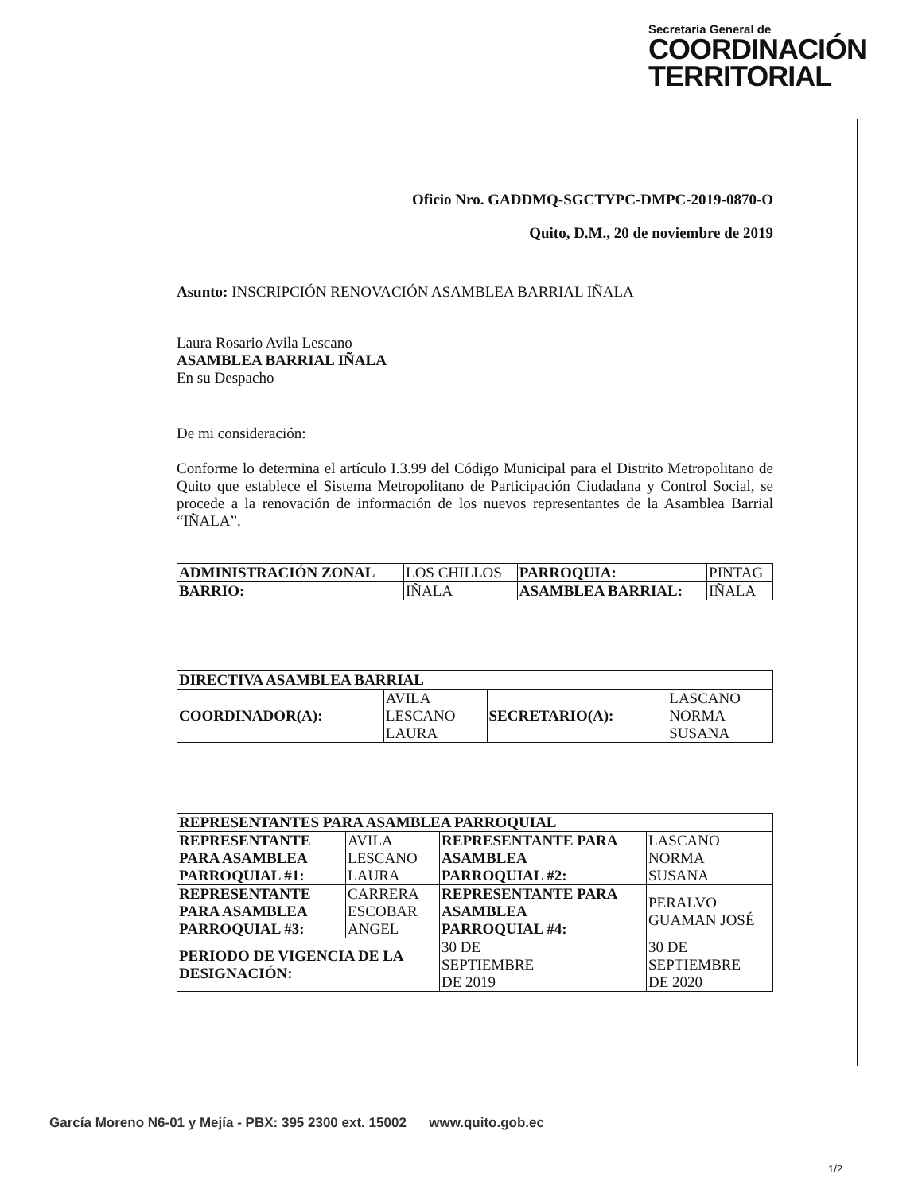Secretaría General de
COORDINACIÓN
TERRITORIAL
Oficio Nro. GADDMQ-SGCTYPC-DMPC-2019-0870-O
Quito, D.M., 20 de noviembre de 2019
Asunto: INSCRIPCIÓN RENOVACIÓN ASAMBLEA BARRIAL IÑALA
Laura Rosario Avila Lescano
ASAMBLEA BARRIAL IÑALA
En su Despacho
De mi consideración:
Conforme lo determina el artículo I.3.99 del Código Municipal para el Distrito Metropolitano de Quito que establece el Sistema Metropolitano de Participación Ciudadana y Control Social, se procede a la renovación de información de los nuevos representantes de la Asamblea Barrial “IÑALA”.
| ADMINISTRACIÓN ZONAL | LOS CHILLOS | PARROQUIA: | PINTAG |
| BARRIO: | IÑALA | ASAMBLEA BARRIAL: | IÑALA |
| DIRECTIVA ASAMBLEA BARRIAL | | | |
| COORDINADOR(A): | AVILA LESCANO LAURA | SECRETARIO(A): | LASCANO NORMA SUSANA |
| REPRESENTANTES PARA ASAMBLEA PARROQUIAL | | | |
| REPRESENTANTE PARA ASAMBLEA PARROQUIAL #1: | AVILA LESCANO LAURA | REPRESENTANTE PARA ASAMBLEA PARROQUIAL #2: | LASCANO NORMA SUSANA |
| REPRESENTANTE PARA ASAMBLEA PARROQUIAL #3: | CARRERA ESCOBAR ANGEL | REPRESENTANTE PARA ASAMBLEA PARROQUIAL #4: | PERALVO GUAMAN JOSÉ |
| PERIODO DE VIGENCIA DE LA DESIGNACIÓN: | | 30 DE SEPTIEMBRE DE 2019 | 30 DE SEPTIEMBRE DE 2020 |
García Moreno N6-01 y Mejía - PBX: 395 2300 ext. 15002 www.quito.gob.ec
1/2